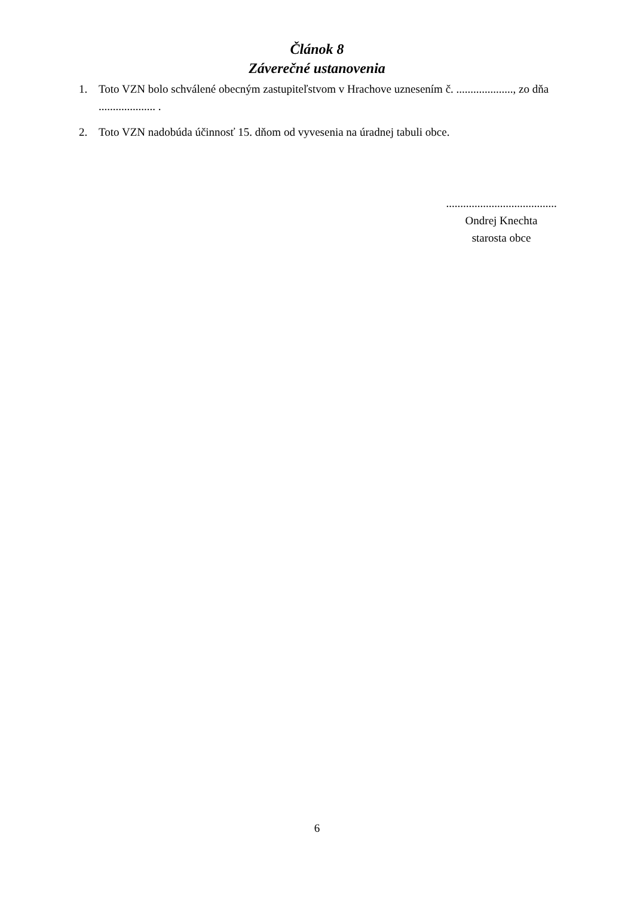Článok 8
Záverečné ustanovenia
1. Toto VZN bolo schválené obecným zastupiteľstvom v Hrachove uznesením č. ...................., zo dňa .................... .
2. Toto VZN nadobúda účinnosť 15. dňom od vyvesenia na úradnej tabuli obce.
.......................................
Ondrej Knechta
starosta obce
6